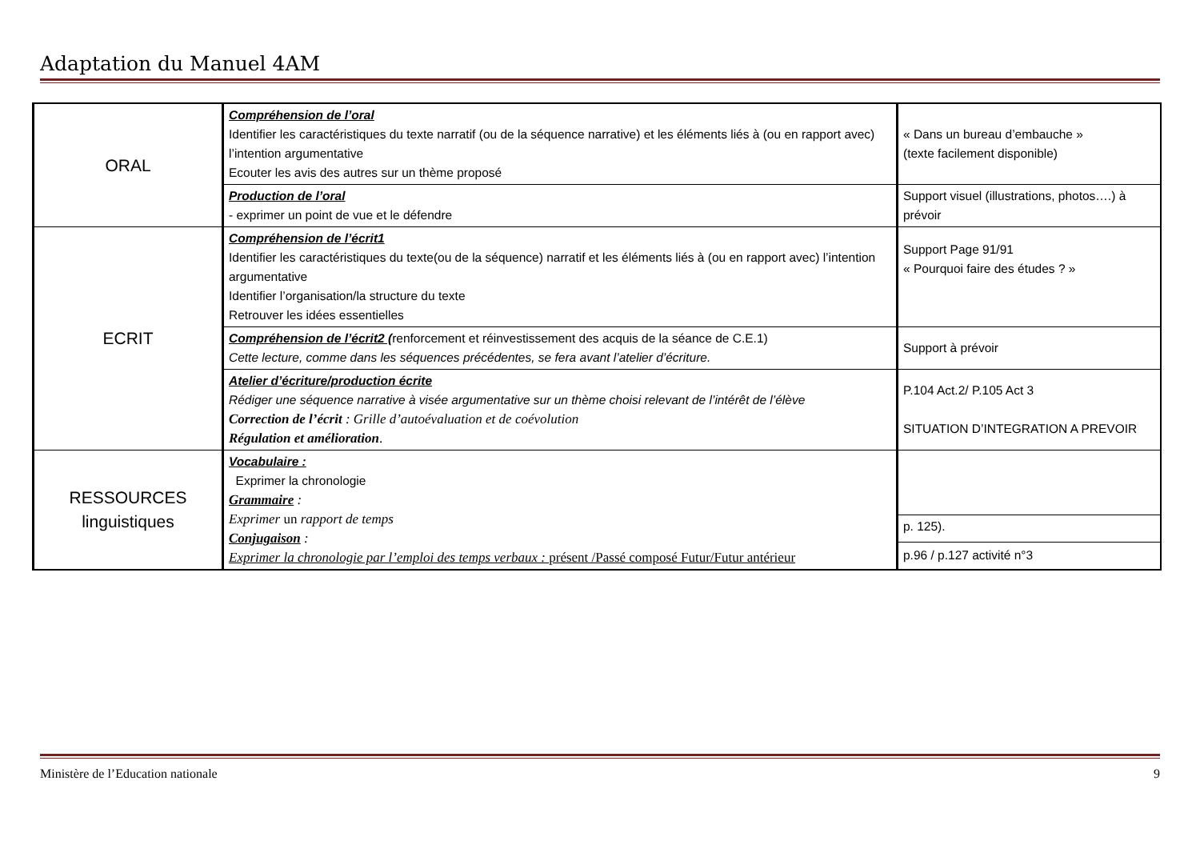Adaptation du Manuel 4AM
| ORAL | Compréhension de l’oral Identifier les caractéristiques du texte narratif (ou de la séquence narrative) et les éléments liés à (ou en rapport avec) l’intention argumentative Ecouter les avis des autres sur un thème proposé | « Dans un bureau d’embauche » (texte facilement disponible) |
| | Production de l’oral - exprimer un point de vue et le défendre | Support visuel (illustrations, photos….) à prévoir |
| ECRIT | Compréhension de l’écrit1 Identifier les caractéristiques du texte(ou de la séquence) narratif et les éléments liés à (ou en rapport avec) l’intention argumentative Identifier l’organisation/la structure du texte Retrouver les idées essentielles | Support Page 91/91 « Pourquoi faire des études ? » |
| | Compréhension de l’écrit2 ( renforcement et réinvestissement des acquis de la séance de C.E.1) Cette lecture, comme dans les séquences précédentes, se fera avant l’atelier d’écriture. | Support à prévoir |
| | Atelier d’écriture/production écrite Rédiger une séquence narrative à visée argumentative sur un thème choisi relevant de l’intérêt de l’élève Correction de l’écrit : Grille d’autoévaluation et de coévolution Régulation et amélioration . | P.104 Act.2/ P.105 Act 3 SITUATION D’INTEGRATION A PREVOIR |
| RESSOURCES linguistiques | Vocabulaire : Exprimer la chronologie Grammaire : Exprimer un rapport de temps Conjugaison : Exprimer la chronologie par l’emploi des temps verbaux : présent /Passé composé Futur/Futur antérieur | |
| | | p. 125). |
| | | p.96 / p.127 activité n°3 |
Ministère de l’Education nationale 9